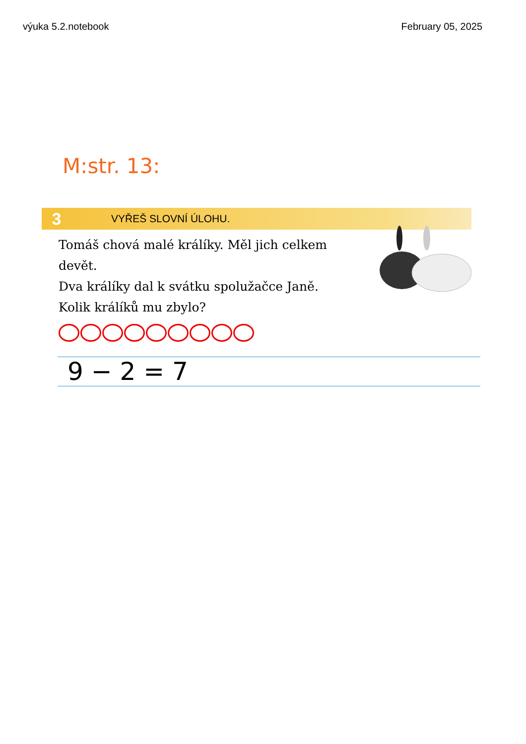výuka 5.2.notebook February 05, 2025
M:str. 13:
3 VYŘEŠ SLOVNÍ ÚLOHU.
Tomáš chová malé králíky. Měl jich celkem devět.
Dva králíky dal k svátku spolužačce Janě.
Kolik králíků mu zbylo?
9 − 2 = 7